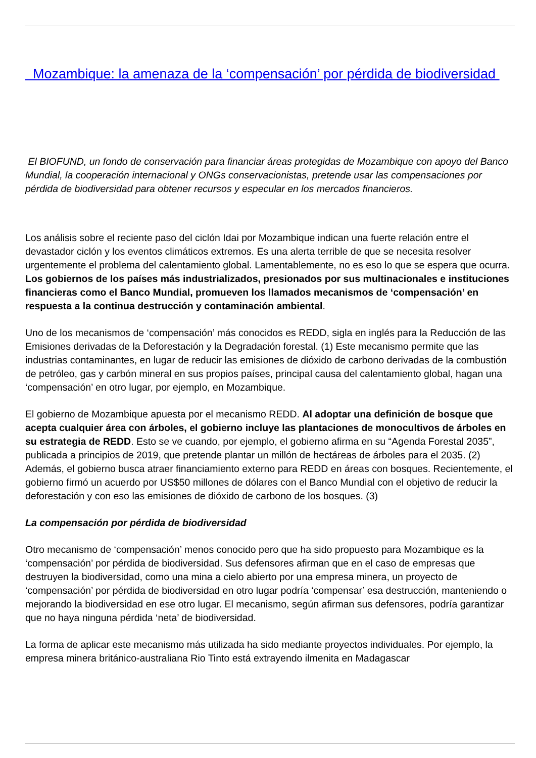Mozambique: la amenaza de la ‘compensación’ por pérdida de biodiversidad
El BIOFUND, un fondo de conservación para financiar áreas protegidas de Mozambique con apoyo del Banco Mundial, la cooperación internacional y ONGs conservacionistas, pretende usar las compensaciones por pérdida de biodiversidad para obtener recursos y especular en los mercados financieros.
Los análisis sobre el reciente paso del ciclón Idai por Mozambique indican una fuerte relación entre el devastador ciclón y los eventos climáticos extremos. Es una alerta terrible de que se necesita resolver urgentemente el problema del calentamiento global. Lamentablemente, no es eso lo que se espera que ocurra. Los gobiernos de los países más industrializados, presionados por sus multinacionales e instituciones financieras como el Banco Mundial, promueven los llamados mecanismos de ‘compensación’ en respuesta a la continua destrucción y contaminación ambiental.
Uno de los mecanismos de ‘compensación’ más conocidos es REDD, sigla en inglés para la Reducción de las Emisiones derivadas de la Deforestación y la Degradación forestal. (1) Este mecanismo permite que las industrias contaminantes, en lugar de reducir las emisiones de dióxido de carbono derivadas de la combustión de petróleo, gas y carbón mineral en sus propios países, principal causa del calentamiento global, hagan una ‘compensación’ en otro lugar, por ejemplo, en Mozambique.
El gobierno de Mozambique apuesta por el mecanismo REDD. Al adoptar una definición de bosque que acepta cualquier área con árboles, el gobierno incluye las plantaciones de monocultivos de árboles en su estrategia de REDD. Esto se ve cuando, por ejemplo, el gobierno afirma en su “Agenda Forestal 2035”, publicada a principios de 2019, que pretende plantar un millón de hectáreas de árboles para el 2035. (2) Además, el gobierno busca atraer financiamiento externo para REDD en áreas con bosques. Recientemente, el gobierno firmó un acuerdo por US$50 millones de dólares con el Banco Mundial con el objetivo de reducir la deforestación y con eso las emisiones de dióxido de carbono de los bosques. (3)
La compensación por pérdida de biodiversidad
Otro mecanismo de ‘compensación’ menos conocido pero que ha sido propuesto para Mozambique es la ‘compensación’ por pérdida de biodiversidad. Sus defensores afirman que en el caso de empresas que destruyen la biodiversidad, como una mina a cielo abierto por una empresa minera, un proyecto de ‘compensación’ por pérdida de biodiversidad en otro lugar podría ‘compensar’ esa destrucción, manteniendo o mejorando la biodiversidad en ese otro lugar. El mecanismo, según afirman sus defensores, podría garantizar que no haya ninguna pérdida ‘neta’ de biodiversidad.
La forma de aplicar este mecanismo más utilizada ha sido mediante proyectos individuales. Por ejemplo, la empresa minera británico-australiana Rio Tinto está extrayendo ilmenita en Madagascar